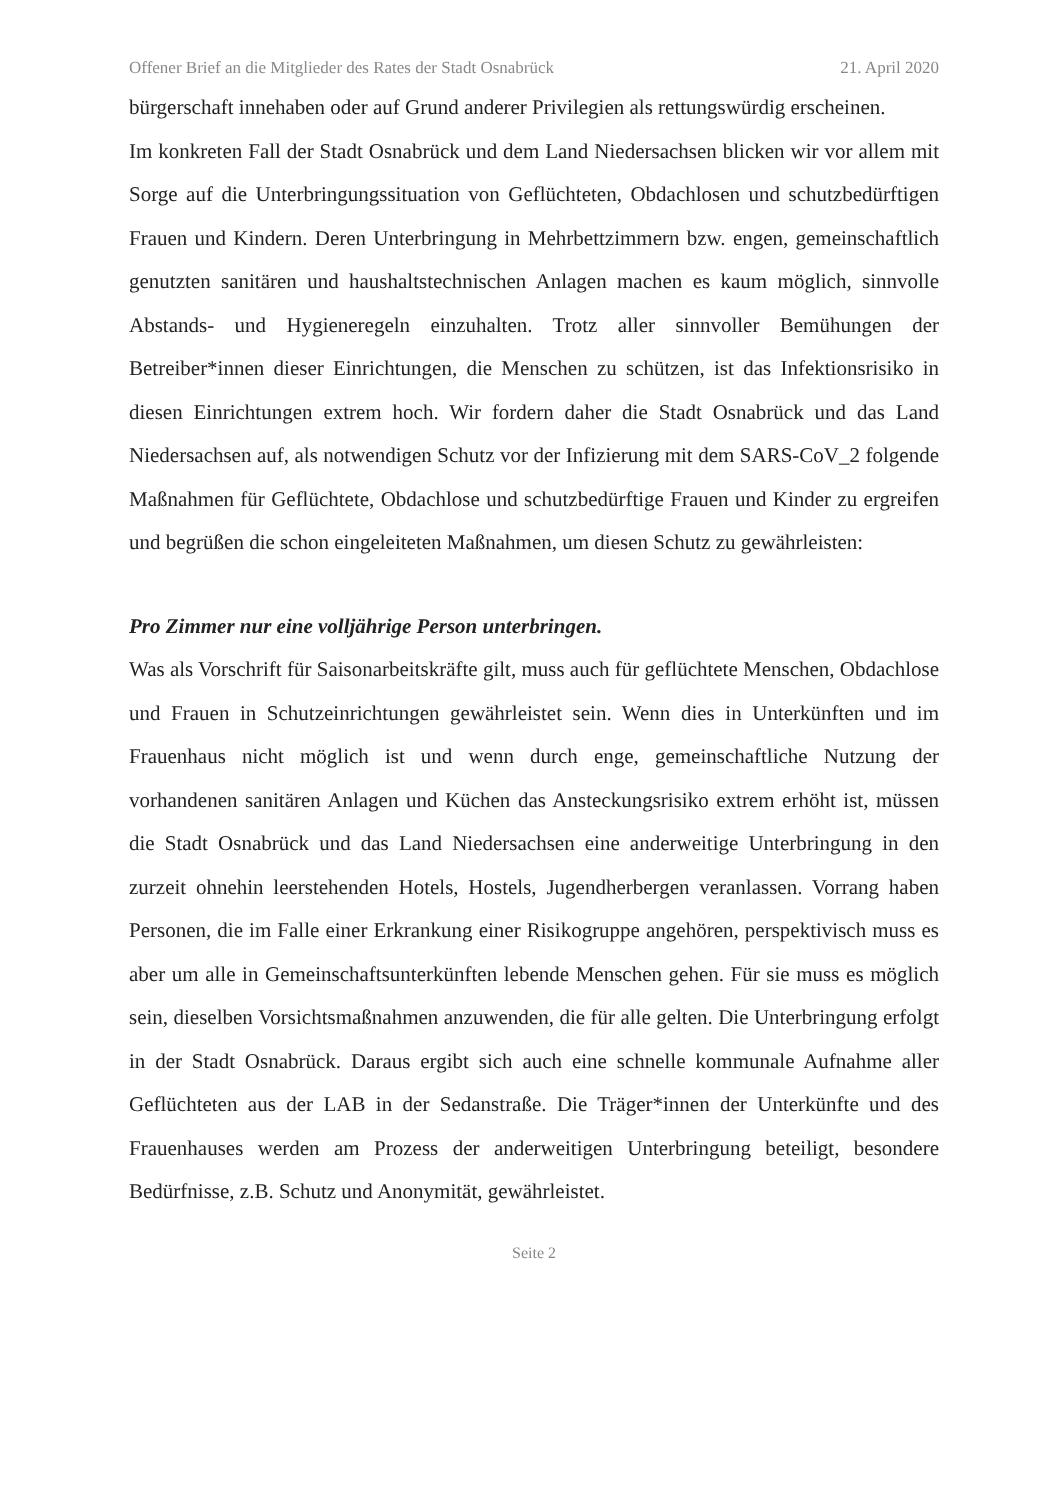Offener Brief an die Mitglieder des Rates der Stadt Osnabrück 21. April 2020
bürgerschaft innehaben oder auf Grund anderer Privilegien als rettungswürdig erscheinen.
Im konkreten Fall der Stadt Osnabrück und dem Land Niedersachsen blicken wir vor allem mit Sorge auf die Unterbringungssituation von Geflüchteten, Obdachlosen und schutzbedürftigen Frauen und Kindern. Deren Unterbringung in Mehrbettzimmern bzw. engen, gemeinschaftlich genutzten sanitären und haushaltstechnischen Anlagen machen es kaum möglich, sinnvolle Abstands- und Hygieneregeln einzuhalten. Trotz aller sinnvoller Bemühungen der Betreiber*innen dieser Einrichtungen, die Menschen zu schützen, ist das Infektionsrisiko in diesen Einrichtungen extrem hoch. Wir fordern daher die Stadt Osnabrück und das Land Niedersachsen auf, als notwendigen Schutz vor der Infizierung mit dem SARS-CoV_2 folgende Maßnahmen für Geflüchtete, Obdachlose und schutzbedürftige Frauen und Kinder zu ergreifen und begrüßen die schon eingeleiteten Maßnahmen, um diesen Schutz zu gewährleisten:
Pro Zimmer nur eine volljährige Person unterbringen.
Was als Vorschrift für Saisonarbeitskräfte gilt, muss auch für geflüchtete Menschen, Obdachlose und Frauen in Schutzeinrichtungen gewährleistet sein. Wenn dies in Unterkünften und im Frauenhaus nicht möglich ist und wenn durch enge, gemeinschaftliche Nutzung der vorhandenen sanitären Anlagen und Küchen das Ansteckungsrisiko extrem erhöht ist, müssen die Stadt Osnabrück und das Land Niedersachsen eine anderweitige Unterbringung in den zurzeit ohnehin leerstehenden Hotels, Hostels, Jugendherbergen veranlassen. Vorrang haben Personen, die im Falle einer Erkrankung einer Risikogruppe angehören, perspektivisch muss es aber um alle in Gemeinschaftsunterkünften lebende Menschen gehen. Für sie muss es möglich sein, dieselben Vorsichtsmaßnahmen anzuwenden, die für alle gelten. Die Unterbringung erfolgt in der Stadt Osnabrück. Daraus ergibt sich auch eine schnelle kommunale Aufnahme aller Geflüchteten aus der LAB in der Sedanstraße. Die Träger*innen der Unterkünfte und des Frauenhauses werden am Prozess der anderweitigen Unterbringung beteiligt, besondere Bedürfnisse, z.B. Schutz und Anonymität, gewährleistet.
Seite 2